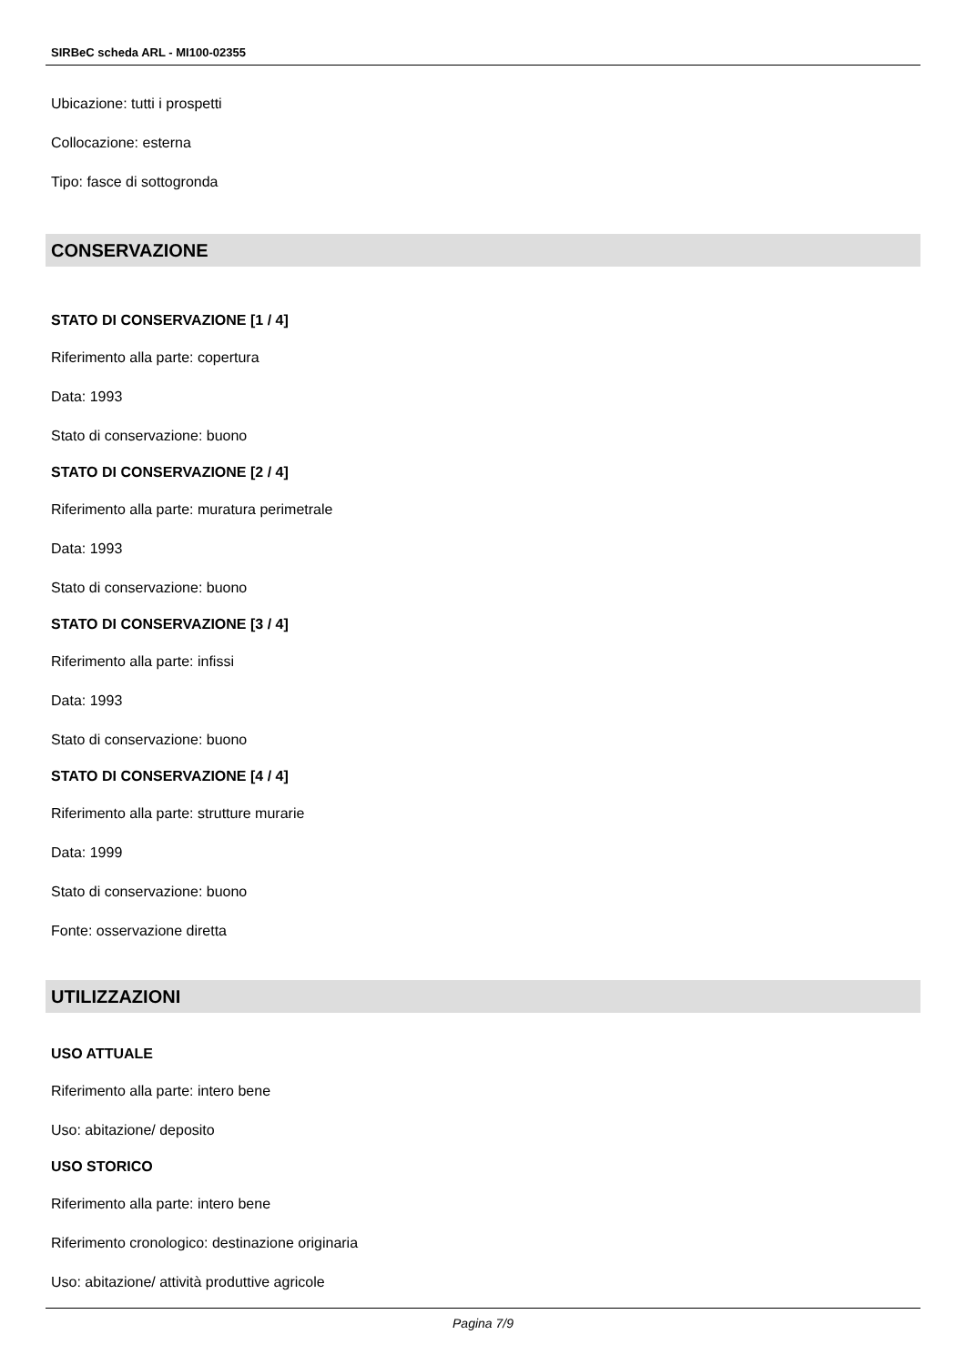SIRBeC scheda ARL - MI100-02355
Ubicazione: tutti i prospetti
Collocazione: esterna
Tipo: fasce di sottogronda
CONSERVAZIONE
STATO DI CONSERVAZIONE [1 / 4]
Riferimento alla parte: copertura
Data: 1993
Stato di conservazione: buono
STATO DI CONSERVAZIONE [2 / 4]
Riferimento alla parte: muratura perimetrale
Data: 1993
Stato di conservazione: buono
STATO DI CONSERVAZIONE [3 / 4]
Riferimento alla parte: infissi
Data: 1993
Stato di conservazione: buono
STATO DI CONSERVAZIONE [4 / 4]
Riferimento alla parte: strutture murarie
Data: 1999
Stato di conservazione: buono
Fonte: osservazione diretta
UTILIZZAZIONI
USO ATTUALE
Riferimento alla parte: intero bene
Uso: abitazione/ deposito
USO STORICO
Riferimento alla parte: intero bene
Riferimento cronologico: destinazione originaria
Uso: abitazione/ attività produttive agricole
Pagina 7/9